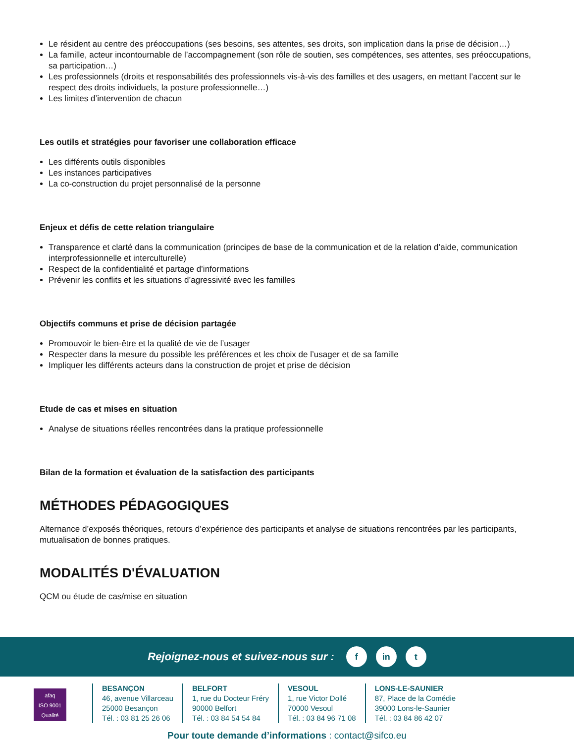Le résident au centre des préoccupations (ses besoins, ses attentes, ses droits, son implication dans la prise de décision…)
La famille, acteur incontournable de l’accompagnement (son rôle de soutien, ses compétences, ses attentes, ses préoccupations, sa participation…)
Les professionnels (droits et responsabilités des professionnels vis-à-vis des familles et des usagers, en mettant l’accent sur le respect des droits individuels, la posture professionnelle…)
Les limites d’intervention de chacun
Les outils et stratégies pour favoriser une collaboration efficace
Les différents outils disponibles
Les instances participatives
La co-construction du projet personnalisé de la personne
Enjeux et défis de cette relation triangulaire
Transparence et clarté dans la communication (principes de base de la communication et de la relation d’aide, communication interprofessionnelle et interculturelle)
Respect de la confidentialité et partage d’informations
Prévenir les conflits et les situations d’agressivité avec les familles
Objectifs communs et prise de décision partagée
Promouvoir le bien-être et la qualité de vie de l’usager
Respecter dans la mesure du possible les préférences et les choix de l’usager et de sa famille
Impliquer les différents acteurs dans la construction de projet et prise de décision
Etude de cas et mises en situation
Analyse de situations réelles rencontrées dans la pratique professionnelle
Bilan de la formation et évaluation de la satisfaction des participants
MÉTHODES PÉDAGOGIQUES
Alternance d’exposés théoriques, retours d’expérience des participants et analyse de situations rencontrées par les participants, mutualisation de bonnes pratiques.
MODALITÉS D'ÉVALUATION
QCM ou étude de cas/mise en situation
Rejoignez-nous et suivez-nous sur :
f in t
afaq
ISO 9001
Qualité
BESANÇON
46, avenue Villarceau
25000 Besançon
Tél. : 03 81 25 26 06
BELFORT
1, rue du Docteur Fréry
90000 Belfort
Tél. : 03 84 54 54 84
VESOUL
1, rue Victor Dollé
70000 Vesoul
Tél. : 03 84 96 71 08
LONS-LE-SAUNIER
87, Place de la Comédie
39000 Lons-le-Saunier
Tél. : 03 84 86 42 07
Pour toute demande d’informations : contact@sifco.eu